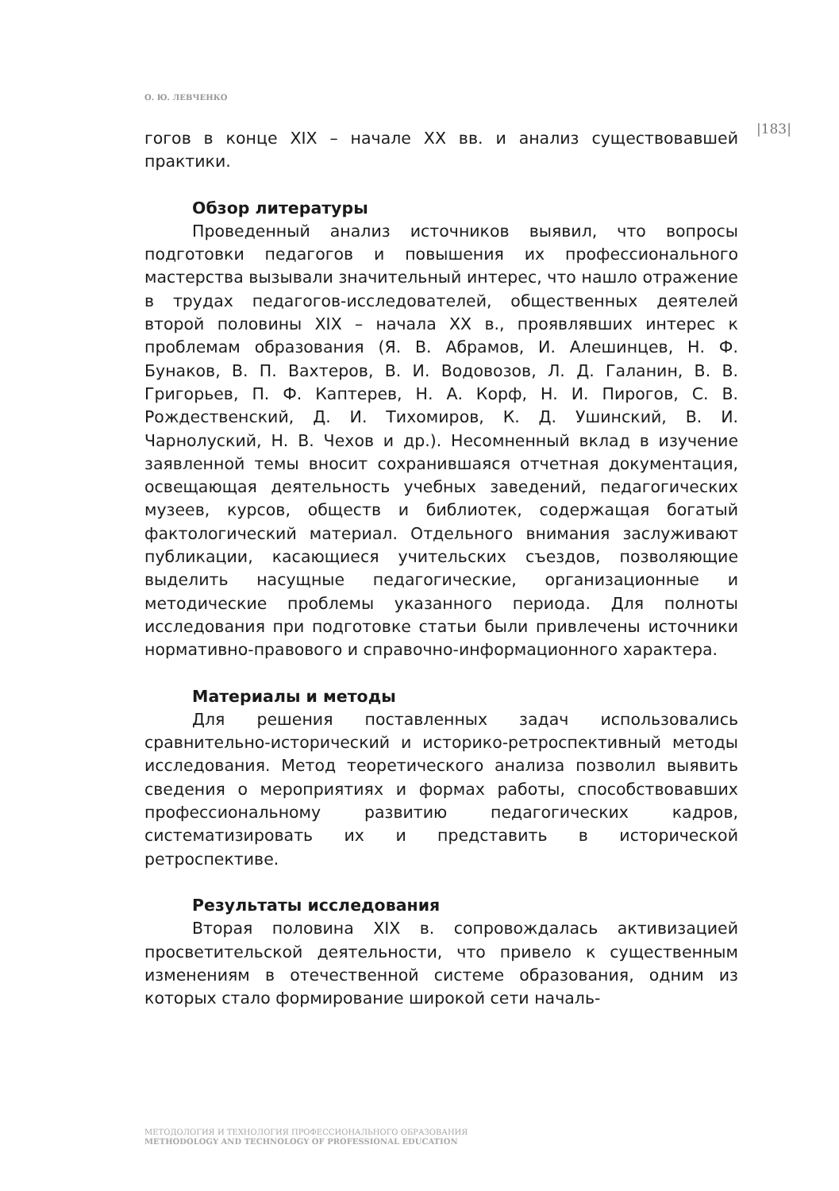О. Ю. ЛЕВЧЕНКО
|183|
гогов в конце XIX – начале XX вв. и анализ существовавшей практики.
Обзор литературы
Проведенный анализ источников выявил, что вопросы подготовки педагогов и повышения их профессионального мастерства вызывали значительный интерес, что нашло отражение в трудах педагогов-исследователей, общественных деятелей второй половины XIX – начала XX в., проявлявших интерес к проблемам образования (Я. В. Абрамов, И. Алешинцев, Н. Ф. Бунаков, В. П. Вахтеров, В. И. Водовозов, Л. Д. Галанин, В. В. Григорьев, П. Ф. Каптерев, Н. А. Корф, Н. И. Пирогов, С. В. Рождественский, Д. И. Тихомиров, К. Д. Ушинский, В. И. Чарнолуский, Н. В. Чехов и др.). Несомненный вклад в изучение заявленной темы вносит сохранившаяся отчетная документация, освещающая деятельность учебных заведений, педагогических музеев, курсов, обществ и библиотек, содержащая богатый фактологический материал. Отдельного внимания заслуживают публикации, касающиеся учительских съездов, позволяющие выделить насущные педагогические, организационные и методические проблемы указанного периода. Для полноты исследования при подготовке статьи были привлечены источники нормативно-правового и справочно-информационного характера.
Материалы и методы
Для решения поставленных задач использовались сравнительно-исторический и историко-ретроспективный методы исследования. Метод теоретического анализа позволил выявить сведения о мероприятиях и формах работы, способствовавших профессиональному развитию педагогических кадров, систематизировать их и представить в исторической ретроспективе.
Результаты исследования
Вторая половина XIX в. сопровождалась активизацией просветительской деятельности, что привело к существенным изменениям в отечественной системе образования, одним из которых стало формирование широкой сети началь-
МЕТОДОЛОГИЯ И ТЕХНОЛОГИЯ ПРОФЕССИОНАЛЬНОГО ОБРАЗОВАНИЯ
METHODOLOGY AND TECHNOLOGY OF PROFESSIONAL EDUCATION